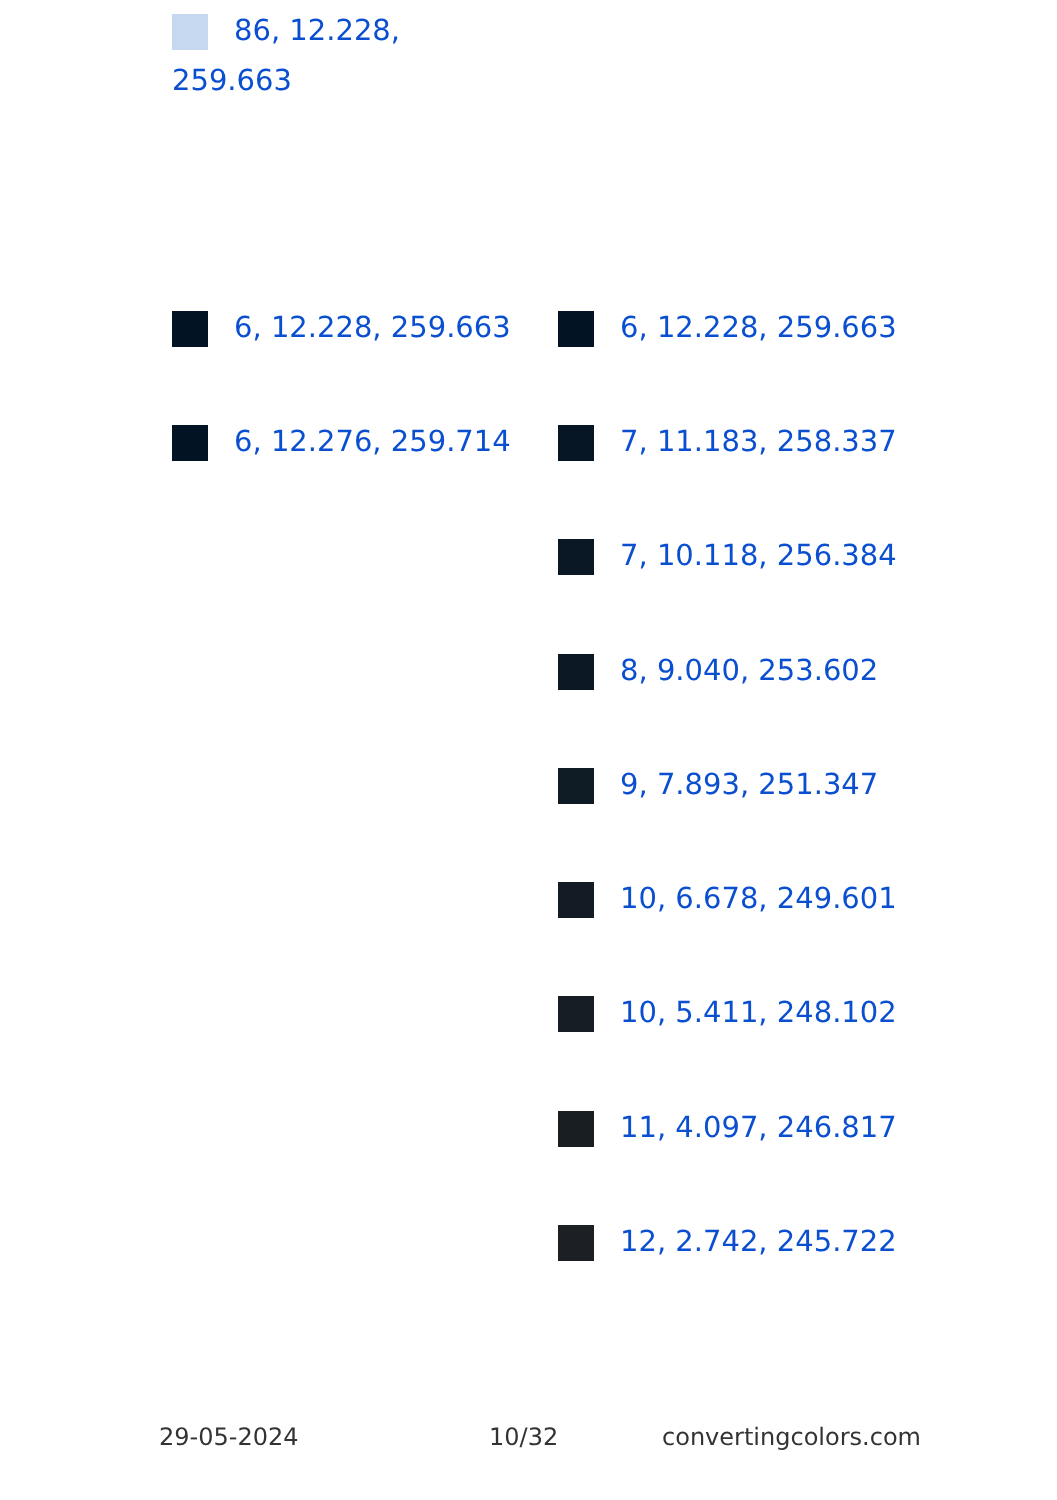86, 12.228, 259.663
6, 12.228, 259.663
6, 12.276, 259.714
6, 12.228, 259.663
7, 11.183, 258.337
7, 10.118, 256.384
8, 9.040, 253.602
9, 7.893, 251.347
10, 6.678, 249.601
10, 5.411, 248.102
11, 4.097, 246.817
12, 2.742, 245.722
29-05-2024 10/32 convertingcolors.com